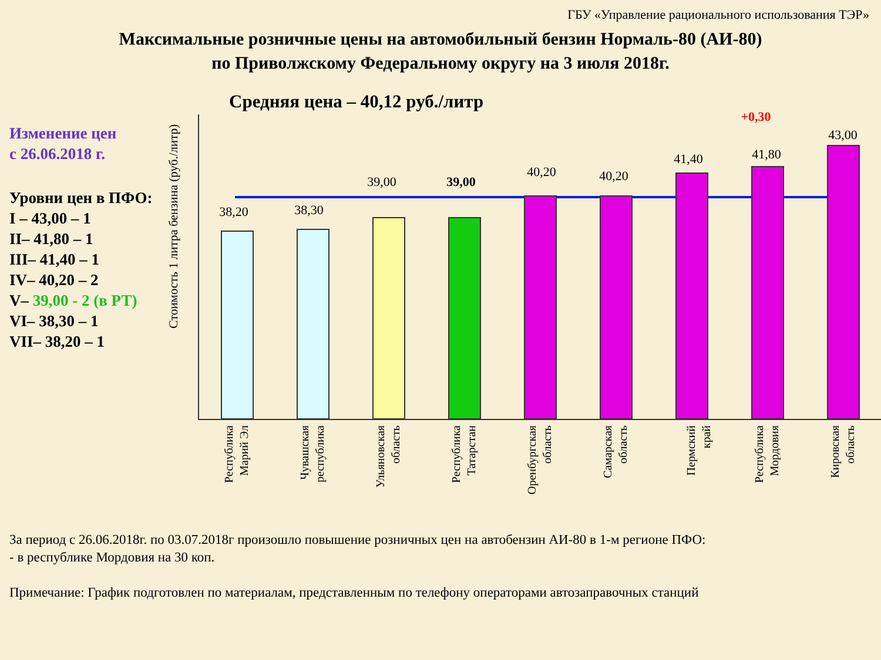ГБУ «Управление рационального использования ТЭР»
Максимальные розничные цены на автомобильный бензин Нормаль-80 (АИ-80)
по Приволжскому Федеральному округу на 3 июля 2018г.
Средняя цена – 40,12 руб./литр
Изменение цен
с 26.06.2018 г.
Уровни цен в ПФО:
I – 43,00 – 1
II– 41,80 – 1
III– 41,40 – 1
IV– 40,20 – 2
V– 39,00 - 2 (в РТ)
VI– 38,30 – 1
VII– 38,20 – 1
Стоимость 1 литра бензина (руб./литр)
38,20 38,30
39,00 39,00
40,20 40,20
41,40
+0,30
41,80
43,00
Республика Марий Эл
Чувашская республика
Ульяновская область
Республика Татарстан
Оренбургская область
Самарская область
Пермский край
Республика Мордовия
Кировская область
За период с 26.06.2018г. по 03.07.2018г произошло повышение розничных цен на автобензин АИ-80 в 1-м регионе ПФО:
- в республике Мордовия на 30 коп.
Примечание: График подготовлен по материалам, представленным по телефону операторами автозаправочных станций